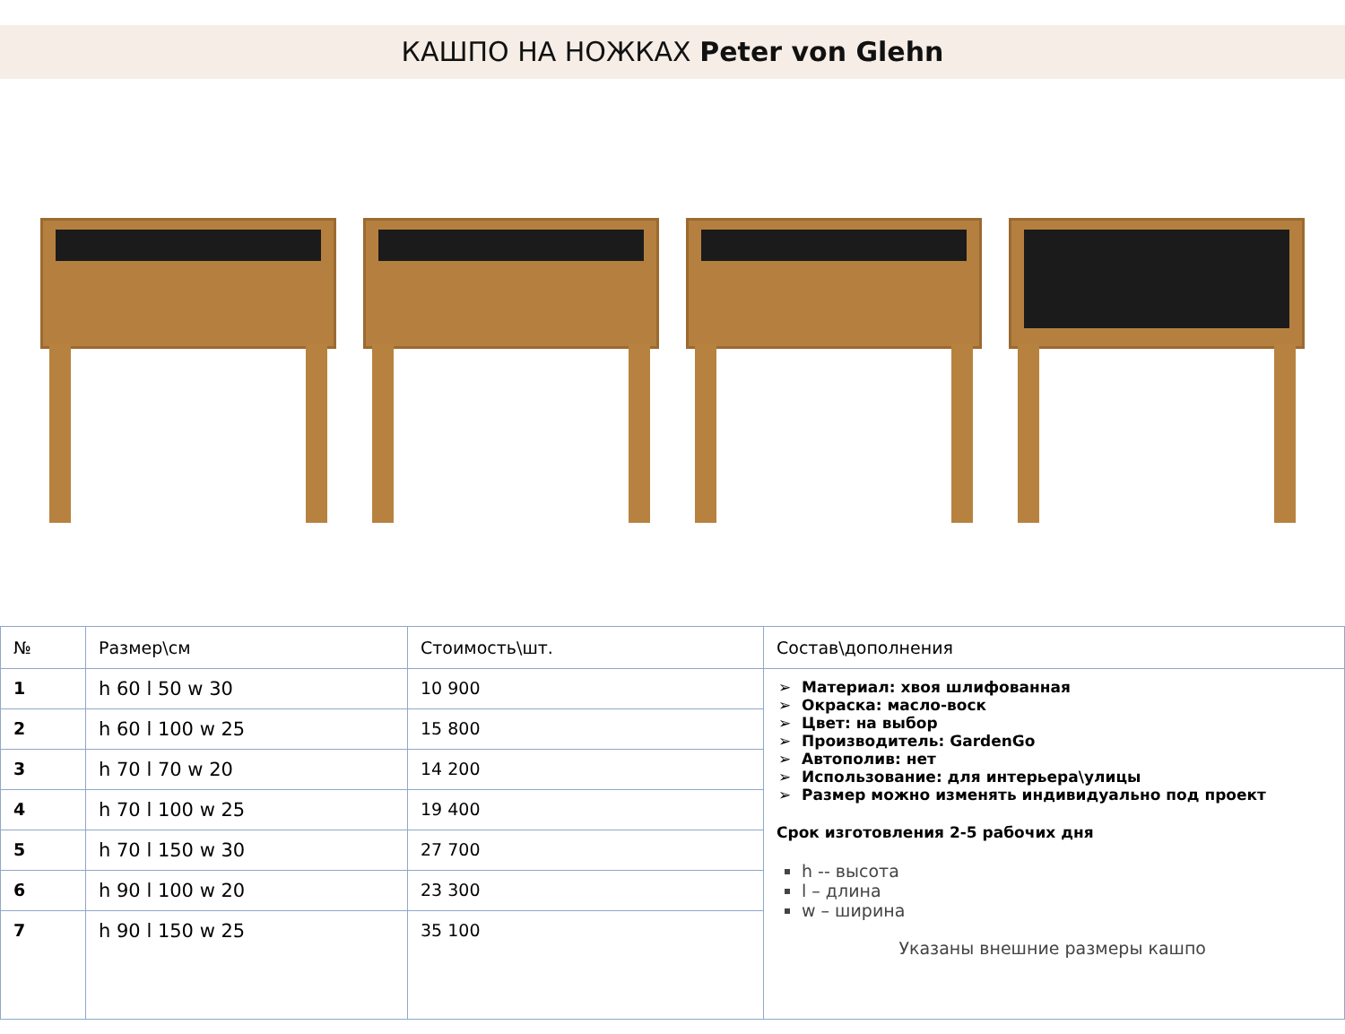КАШПО НА НОЖКАХ Peter von Glehn
| № | Размер\см | Стоимость\шт. | Состав\дополнения |
| --- | --- | --- | --- |
| 1 | h 60 l 50 w 30 | 10 900 | Материал: хвоя шлифованная Окраска: масло-воск Цвет: на выбор Производитель: GardenGo Автополив: нет Использование: для интерьера\улицы Размер можно изменять индивидуально под проект Срок изготовления 2-5 рабочих дня h -- высота l – длина w – ширина Указаны внешние размеры кашпо |
| 2 | h 60 l 100 w 25 | 15 800 | |
| 3 | h 70 l 70 w 20 | 14 200 | |
| 4 | h 70 l 100 w 25 | 19 400 | |
| 5 | h 70 l 150 w 30 | 27 700 | |
| 6 | h 90 l 100 w 20 | 23 300 | |
| 7 | h 90 l 150 w 25 | 35 100 | |